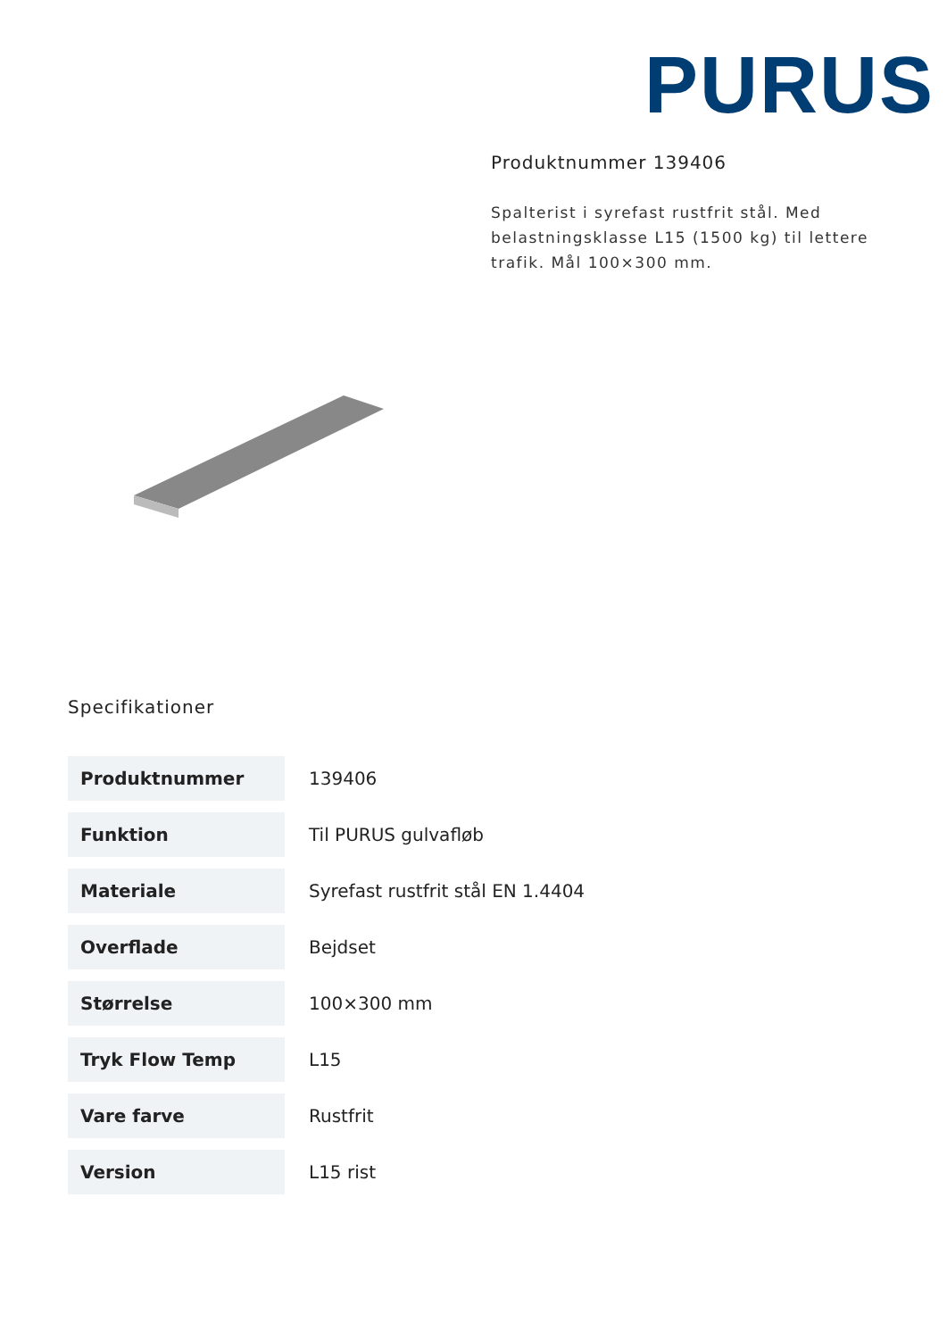PURUS
Produktnummer 139406
Spalterist i syrefast rustfrit stål. Med belastningsklasse L15 (1500 kg) til lettere trafik. Mål 100×300 mm.
Specifikationer
| Produktnummer | 139406 |
| Funktion | Til PURUS gulvafløb |
| Materiale | Syrefast rustfrit stål EN 1.4404 |
| Overflade | Bejdset |
| Størrelse | 100×300 mm |
| Tryk Flow Temp | L15 |
| Vare farve | Rustfrit |
| Version | L15 rist |